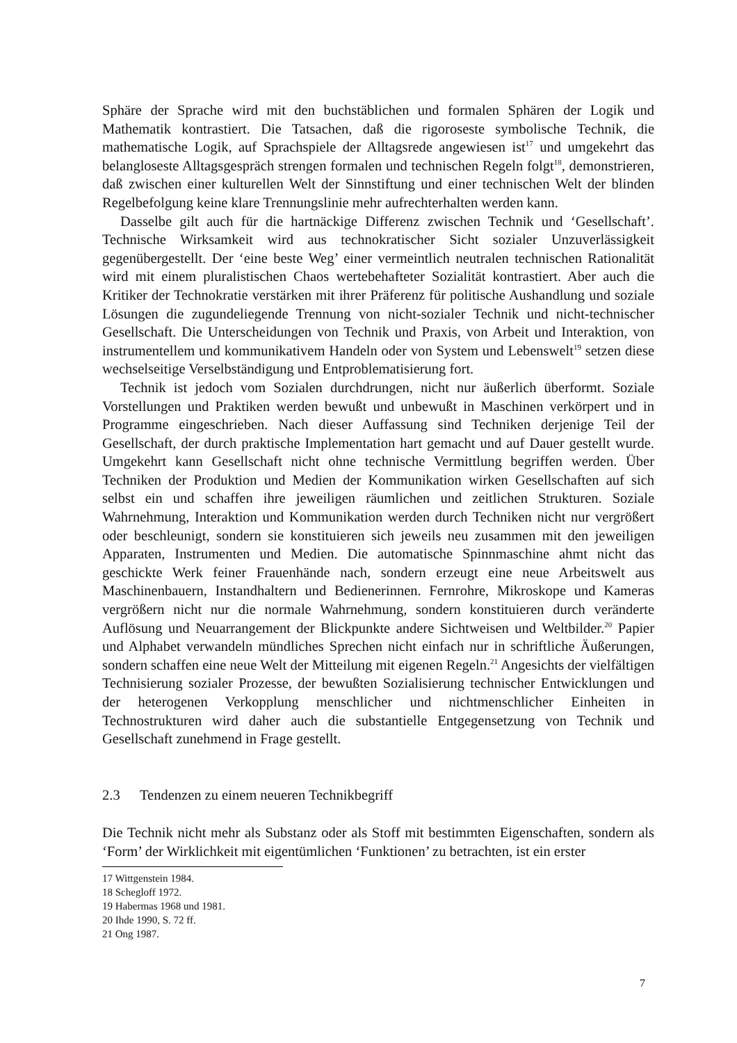Sphäre der Sprache wird mit den buchstäblichen und formalen Sphären der Logik und Mathematik kontrastiert. Die Tatsachen, daß die rigoroseste symbolische Technik, die mathematische Logik, auf Sprachspiele der Alltagsrede angewiesen ist<sup>17</sup> und umgekehrt das belangloseste Alltagsgespräch strengen formalen und technischen Regeln folgt<sup>18</sup>, demonstrieren, daß zwischen einer kulturellen Welt der Sinnstiftung und einer technischen Welt der blinden Regelbefolgung keine klare Trennungslinie mehr aufrechterhalten werden kann.
Dasselbe gilt auch für die hartnäckige Differenz zwischen Technik und ‘Gesellschaft’. Technische Wirksamkeit wird aus technokratischer Sicht sozialer Unzuverlässigkeit gegenübergestellt. Der ‘eine beste Weg’ einer vermeintlich neutralen technischen Rationalität wird mit einem pluralistischen Chaos wertebehafteter Sozialität kontrastiert. Aber auch die Kritiker der Technokratie verstärken mit ihrer Präferenz für politische Aushandlung und soziale Lösungen die zugundeliegende Trennung von nicht-sozialer Technik und nicht-technischer Gesellschaft. Die Unterscheidungen von Technik und Praxis, von Arbeit und Interaktion, von instrumentellem und kommunikativem Handeln oder von System und Lebenswelt<sup>19</sup> setzen diese wechselseitige Verselbständigung und Entproblematisierung fort.
Technik ist jedoch vom Sozialen durchdrungen, nicht nur äußerlich überformt. Soziale Vorstellungen und Praktiken werden bewußt und unbewußt in Maschinen verkörpert und in Programme eingeschrieben. Nach dieser Auffassung sind Techniken derjenige Teil der Gesellschaft, der durch praktische Implementation hart gemacht und auf Dauer gestellt wurde. Umgekehrt kann Gesellschaft nicht ohne technische Vermittlung begriffen werden. Über Techniken der Produktion und Medien der Kommunikation wirken Gesellschaften auf sich selbst ein und schaffen ihre jeweiligen räumlichen und zeitlichen Strukturen. Soziale Wahrnehmung, Interaktion und Kommunikation werden durch Techniken nicht nur vergrößert oder beschleunigt, sondern sie konstituieren sich jeweils neu zusammen mit den jeweiligen Apparaten, Instrumenten und Medien. Die automatische Spinnmaschine ahmt nicht das geschickte Werk feiner Frauenhände nach, sondern erzeugt eine neue Arbeitswelt aus Maschinenbauern, Instandhaltern und Bedienerinnen. Fernrohre, Mikroskope und Kameras vergrößern nicht nur die normale Wahrnehmung, sondern konstituieren durch veränderte Auflösung und Neuarrangement der Blickpunkte andere Sichtweisen und Weltbilder.<sup>20</sup> Papier und Alphabet verwandeln mündliches Sprechen nicht einfach nur in schriftliche Äußerungen, sondern schaffen eine neue Welt der Mitteilung mit eigenen Regeln.<sup>21</sup> Angesichts der vielfältigen Technisierung sozialer Prozesse, der bewußten Sozialisierung technischer Entwicklungen und der heterogenen Verkopplung menschlicher und nichtmenschlicher Einheiten in Technostrukturen wird daher auch die substantielle Entgegensetzung von Technik und Gesellschaft zunehmend in Frage gestellt.
2.3 Tendenzen zu einem neueren Technikbegriff
Die Technik nicht mehr als Substanz oder als Stoff mit bestimmten Eigenschaften, sondern als ‘Form’ der Wirklichkeit mit eigentümlichen ‘Funktionen’ zu betrachten, ist ein erster
17 Wittgenstein 1984.
18 Schegloff 1972.
19 Habermas 1968 und 1981.
20 Ihde 1990, S. 72 ff.
21 Ong 1987.
7